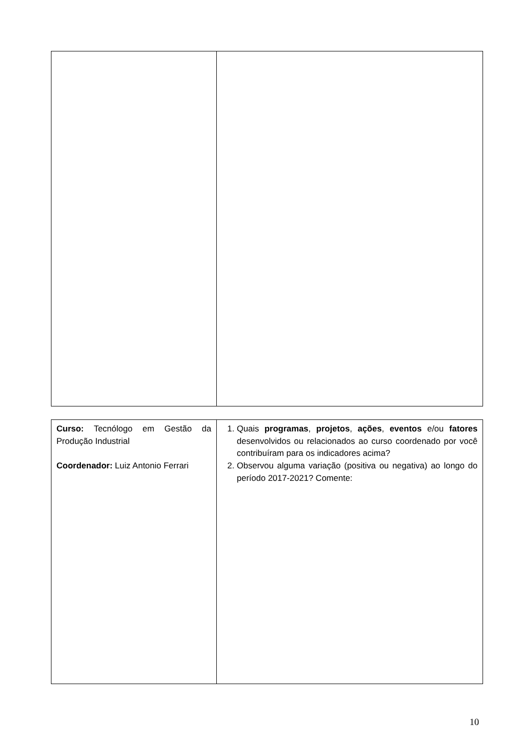| Curso: Tecnólogo em Gestão da Produção Industrial Coordenador: Luiz Antonio Ferrari | 1. Quais programas , projetos , ações , eventos e/ou fatores desenvolvidos ou relacionados ao curso coordenado por você contribuíram para os indicadores acima? 2. Observou alguma variação (positiva ou negativa) ao longo do período 2017-2021? Comente: |
10